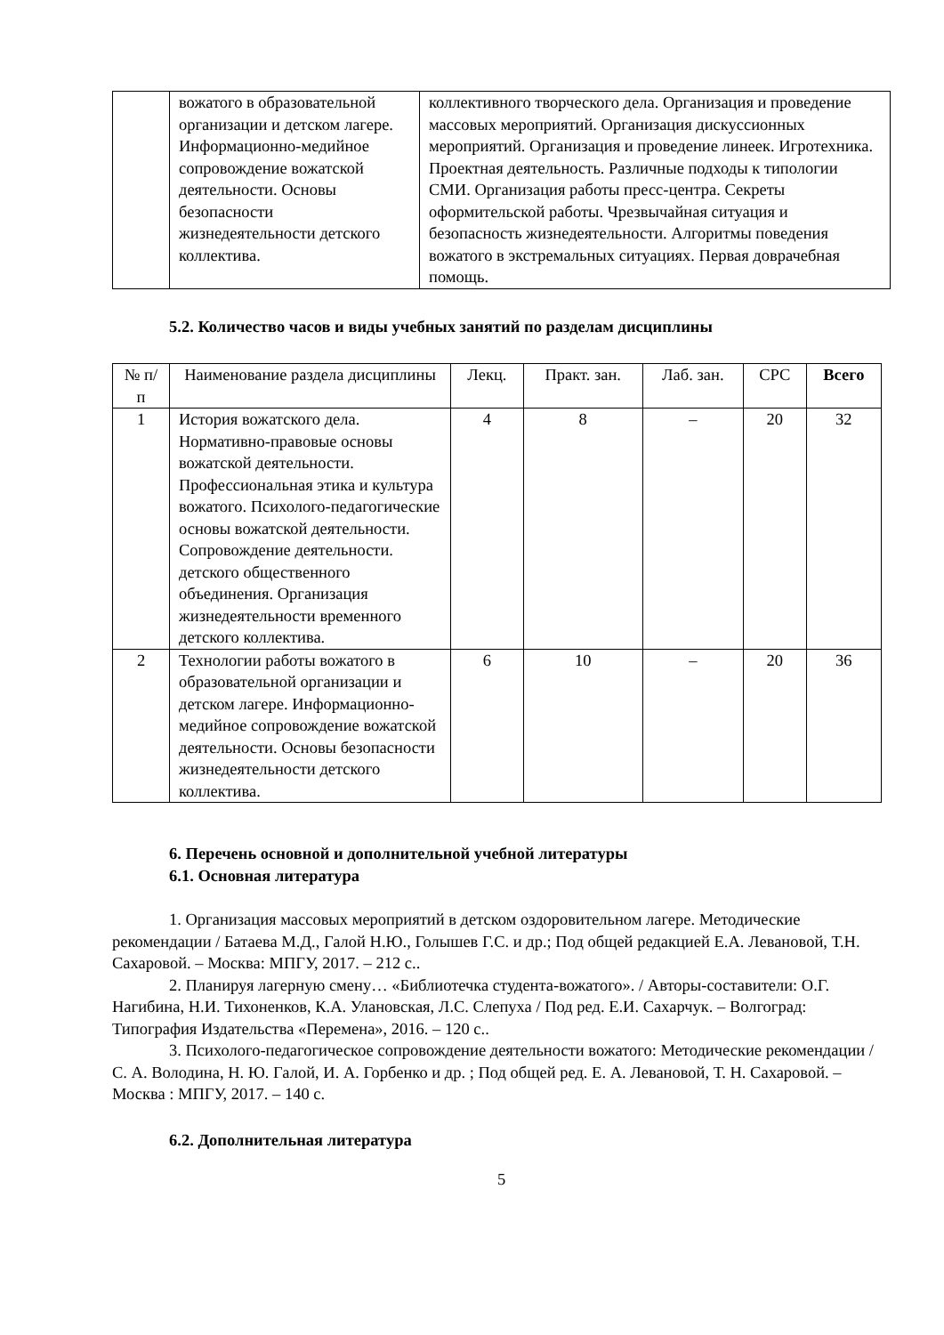| | вожатого в образовательной организации и детском лагере. Информационно-медийное сопровождение вожатской деятельности. Основы безопасности жизнедеятельности детского коллектива. | коллективного творческого дела. Организация и проведение массовых мероприятий. Организация дискуссионных мероприятий. Организация и проведение линеек. Игротехника. Проектная деятельность. Различные подходы к типологии СМИ. Организация работы пресс-центра. Секреты оформительской работы. Чрезвычайная ситуация и безопасность жизнедеятельности. Алгоритмы поведения вожатого в экстремальных ситуациях. Первая доврачебная помощь. |
5.2. Количество часов и виды учебных занятий по разделам дисциплины
| № п/п | Наименование раздела дисциплины | Лекц. | Практ. зан. | Лаб. зан. | СРС | Всего |
| --- | --- | --- | --- | --- | --- | --- |
| 1 | История вожатского дела. Нормативно-правовые основы вожатской деятельности. Профессиональная этика и культура вожатого. Психолого-педагогические основы вожатской деятельности. Сопровождение деятельности. детского общественного объединения. Организация жизнедеятельности временного детского коллектива. | 4 | 8 | – | 20 | 32 |
| 2 | Технологии работы вожатого в образовательной организации и детском лагере. Информационно-медийное сопровождение вожатской деятельности. Основы безопасности жизнедеятельности детского коллектива. | 6 | 10 | – | 20 | 36 |
6. Перечень основной и дополнительной учебной литературы
6.1. Основная литература
1. Организация массовых мероприятий в детском оздоровительном лагере. Методические рекомендации / Батаева М.Д., Галой Н.Ю., Голышев Г.С. и др.; Под общей редакцией Е.А. Левановой, Т.Н. Сахаровой. – Москва: МПГУ, 2017. – 212 с..
2. Планируя лагерную смену… «Библиотечка студента-вожатого». / Авторы-составители: О.Г. Нагибина, Н.И. Тихоненков, К.А. Улановская, Л.С. Слепуха / Под ред. Е.И. Сахарчук. – Волгоград: Типография Издательства «Перемена», 2016. – 120 с..
3. Психолого-педагогическое сопровождение деятельности вожатого: Методические рекомендации / С. А. Володина, Н. Ю. Галой, И. А. Горбенко и др. ; Под общей ред. Е. А. Левановой, Т. Н. Сахаровой. – Москва : МПГУ, 2017. – 140 с.
6.2. Дополнительная литература
5